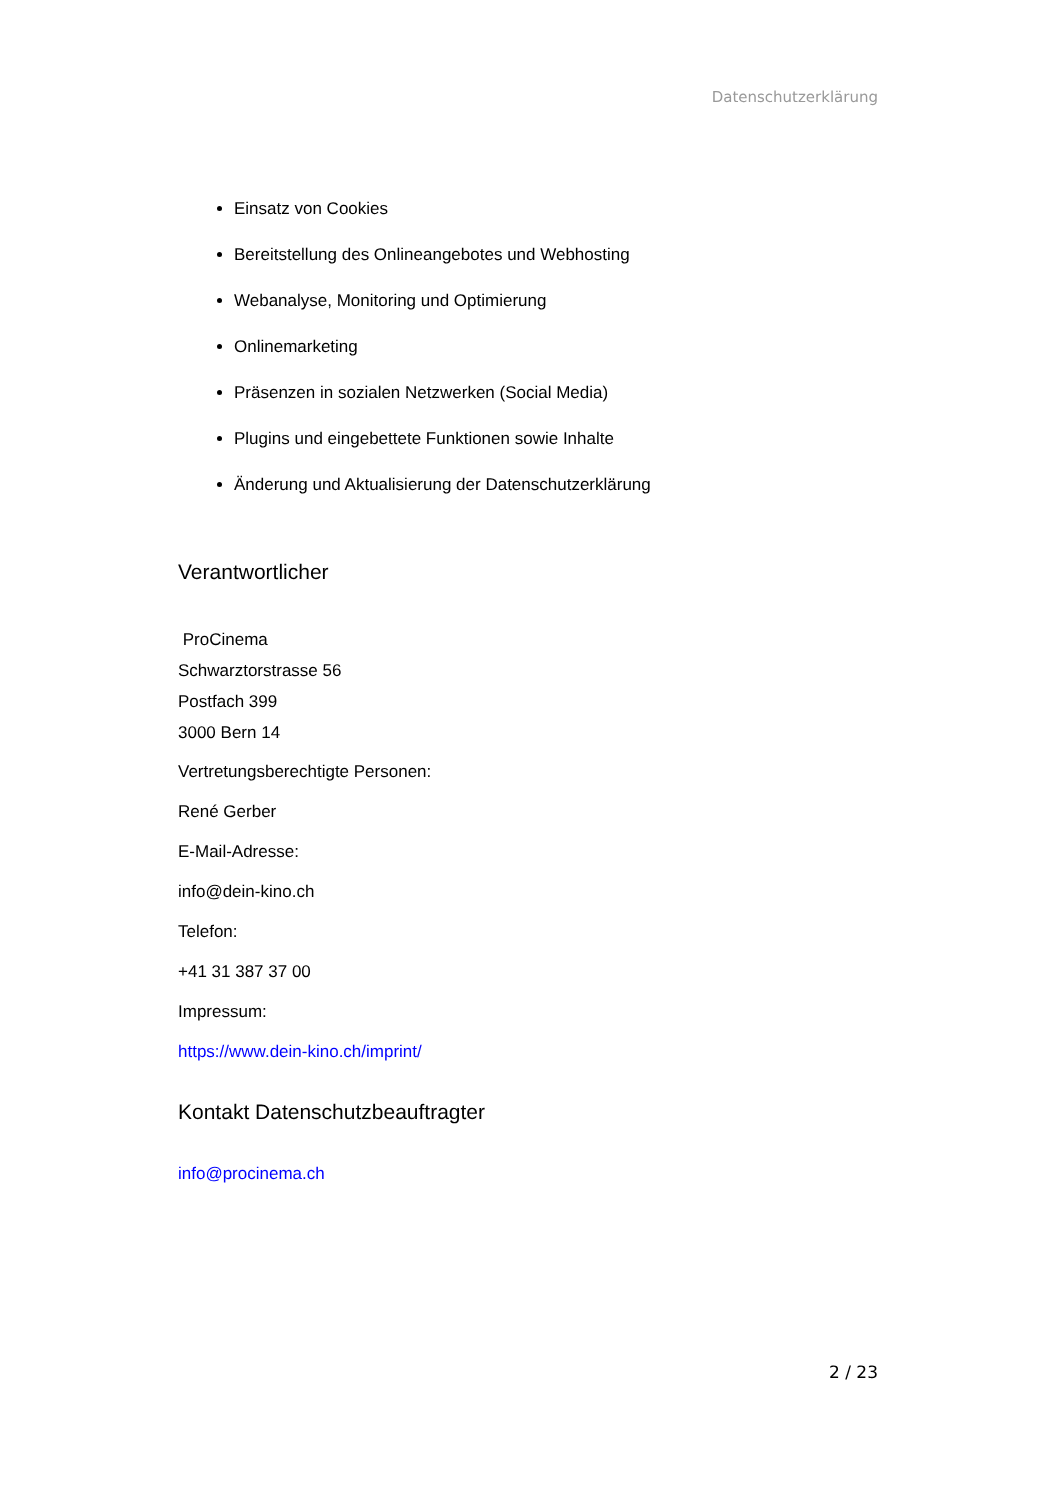Datenschutzerklärung
Einsatz von Cookies
Bereitstellung des Onlineangebotes und Webhosting
Webanalyse, Monitoring und Optimierung
Onlinemarketing
Präsenzen in sozialen Netzwerken (Social Media)
Plugins und eingebettete Funktionen sowie Inhalte
Änderung und Aktualisierung der Datenschutzerklärung
Verantwortlicher
ProCinema
Schwarztorstrasse 56
Postfach 399
3000 Bern 14
Vertretungsberechtigte Personen:
René Gerber
E-Mail-Adresse:
info@dein-kino.ch
Telefon:
+41 31 387 37 00
Impressum:
https://www.dein-kino.ch/imprint/
Kontakt Datenschutzbeauftragter
info@procinema.ch
2 / 23